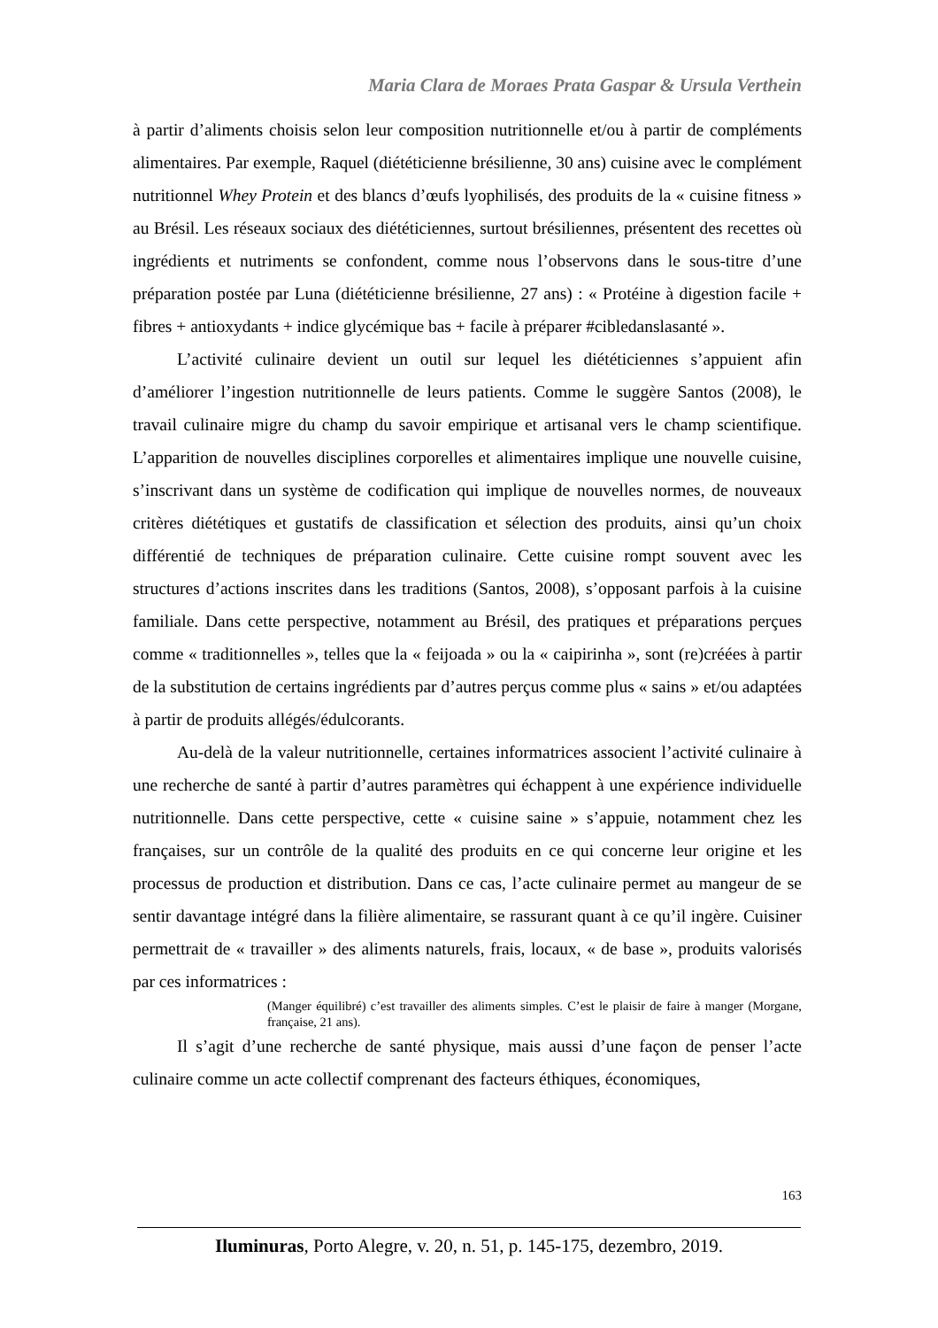Maria Clara de Moraes Prata Gaspar & Ursula Verthein
à partir d’aliments choisis selon leur composition nutritionnelle et/ou à partir de compléments alimentaires. Par exemple, Raquel (diététicienne brésilienne, 30 ans) cuisine avec le complément nutritionnel Whey Protein et des blancs d’œufs lyophilisés, des produits de la « cuisine fitness » au Brésil. Les réseaux sociaux des diététiciennes, surtout brésiliennes, présentent des recettes où ingrédients et nutriments se confondent, comme nous l’observons dans le sous-titre d’une préparation postée par Luna (diététicienne brésilienne, 27 ans) : « Protéine à digestion facile + fibres + antioxydants + indice glycémique bas + facile à préparer #cibledanslasanté ».
L’activité culinaire devient un outil sur lequel les diététiciennes s’appuient afin d’améliorer l’ingestion nutritionnelle de leurs patients. Comme le suggère Santos (2008), le travail culinaire migre du champ du savoir empirique et artisanal vers le champ scientifique. L’apparition de nouvelles disciplines corporelles et alimentaires implique une nouvelle cuisine, s’inscrivant dans un système de codification qui implique de nouvelles normes, de nouveaux critères diététiques et gustatifs de classification et sélection des produits, ainsi qu’un choix différentié de techniques de préparation culinaire. Cette cuisine rompt souvent avec les structures d’actions inscrites dans les traditions (Santos, 2008), s’opposant parfois à la cuisine familiale. Dans cette perspective, notamment au Brésil, des pratiques et préparations perçues comme « traditionnelles », telles que la « feijoada » ou la « caipirinha », sont (re)créées à partir de la substitution de certains ingrédients par d’autres perçus comme plus « sains » et/ou adaptées à partir de produits allégés/édulcorants.
Au-delà de la valeur nutritionnelle, certaines informatrices associent l’activité culinaire à une recherche de santé à partir d’autres paramètres qui échappent à une expérience individuelle nutritionnelle. Dans cette perspective, cette « cuisine saine » s’appuie, notamment chez les françaises, sur un contrôle de la qualité des produits en ce qui concerne leur origine et les processus de production et distribution. Dans ce cas, l’acte culinaire permet au mangeur de se sentir davantage intégré dans la filière alimentaire, se rassurant quant à ce qu’il ingère. Cuisiner permettrait de « travailler » des aliments naturels, frais, locaux, « de base », produits valorisés par ces informatrices :
(Manger équilibré) c’est travailler des aliments simples. C’est le plaisir de faire à manger (Morgane, française, 21 ans).
Il s’agit d’une recherche de santé physique, mais aussi d’une façon de penser l’acte culinaire comme un acte collectif comprenant des facteurs éthiques, économiques,
163
Iluminuras, Porto Alegre, v. 20, n. 51, p. 145-175, dezembro, 2019.